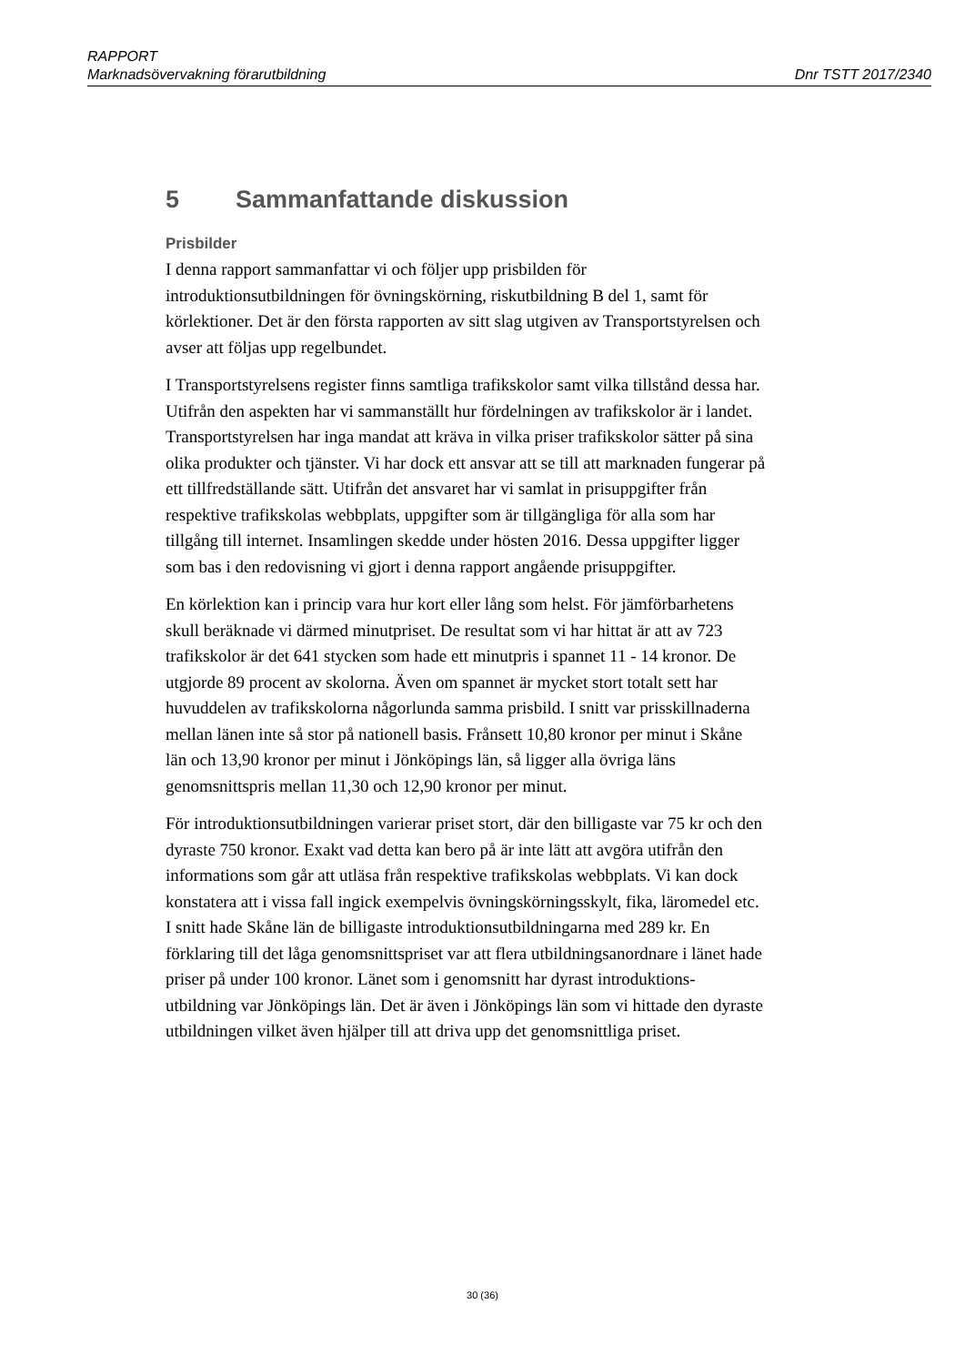RAPPORT
Marknadsövervakning förarutbildning Dnr TSTT 2017/2340
5 Sammanfattande diskussion
Prisbilder
I denna rapport sammanfattar vi och följer upp prisbilden för introduktionsutbildningen för övningskörning, riskutbildning B del 1, samt för körlektioner. Det är den första rapporten av sitt slag utgiven av Transportstyrelsen och avser att följas upp regelbundet.
I Transportstyrelsens register finns samtliga trafikskolor samt vilka tillstånd dessa har. Utifrån den aspekten har vi sammanställt hur fördelningen av trafikskolor är i landet. Transportstyrelsen har inga mandat att kräva in vilka priser trafikskolor sätter på sina olika produkter och tjänster. Vi har dock ett ansvar att se till att marknaden fungerar på ett tillfredställande sätt. Utifrån det ansvaret har vi samlat in prisuppgifter från respektive trafikskolas webbplats, uppgifter som är tillgängliga för alla som har tillgång till internet. Insamlingen skedde under hösten 2016. Dessa uppgifter ligger som bas i den redovisning vi gjort i denna rapport angående prisuppgifter.
En körlektion kan i princip vara hur kort eller lång som helst. För jämförbarhetens skull beräknade vi därmed minutpriset. De resultat som vi har hittat är att av 723 trafikskolor är det 641 stycken som hade ett minutpris i spannet 11 - 14 kronor. De utgjorde 89 procent av skolorna. Även om spannet är mycket stort totalt sett har huvuddelen av trafikskolorna någorlunda samma prisbild. I snitt var prisskillnaderna mellan länen inte så stor på nationell basis. Frånsett 10,80 kronor per minut i Skåne län och 13,90 kronor per minut i Jönköpings län, så ligger alla övriga läns genomsnittspris mellan 11,30 och 12,90 kronor per minut.
För introduktionsutbildningen varierar priset stort, där den billigaste var 75 kr och den dyraste 750 kronor. Exakt vad detta kan bero på är inte lätt att avgöra utifrån den informations som går att utläsa från respektive trafikskolas webbplats. Vi kan dock konstatera att i vissa fall ingick exempelvis övningskörningsskylt, fika, läromedel etc. I snitt hade Skåne län de billigaste introduktionsutbildningarna med 289 kr. En förklaring till det låga genomsnittspriset var att flera utbildningsanordnare i länet hade priser på under 100 kronor. Länet som i genomsnitt har dyrast introduktions-utbildning var Jönköpings län. Det är även i Jönköpings län som vi hittade den dyraste utbildningen vilket även hjälper till att driva upp det genomsnittliga priset.
30 (36)